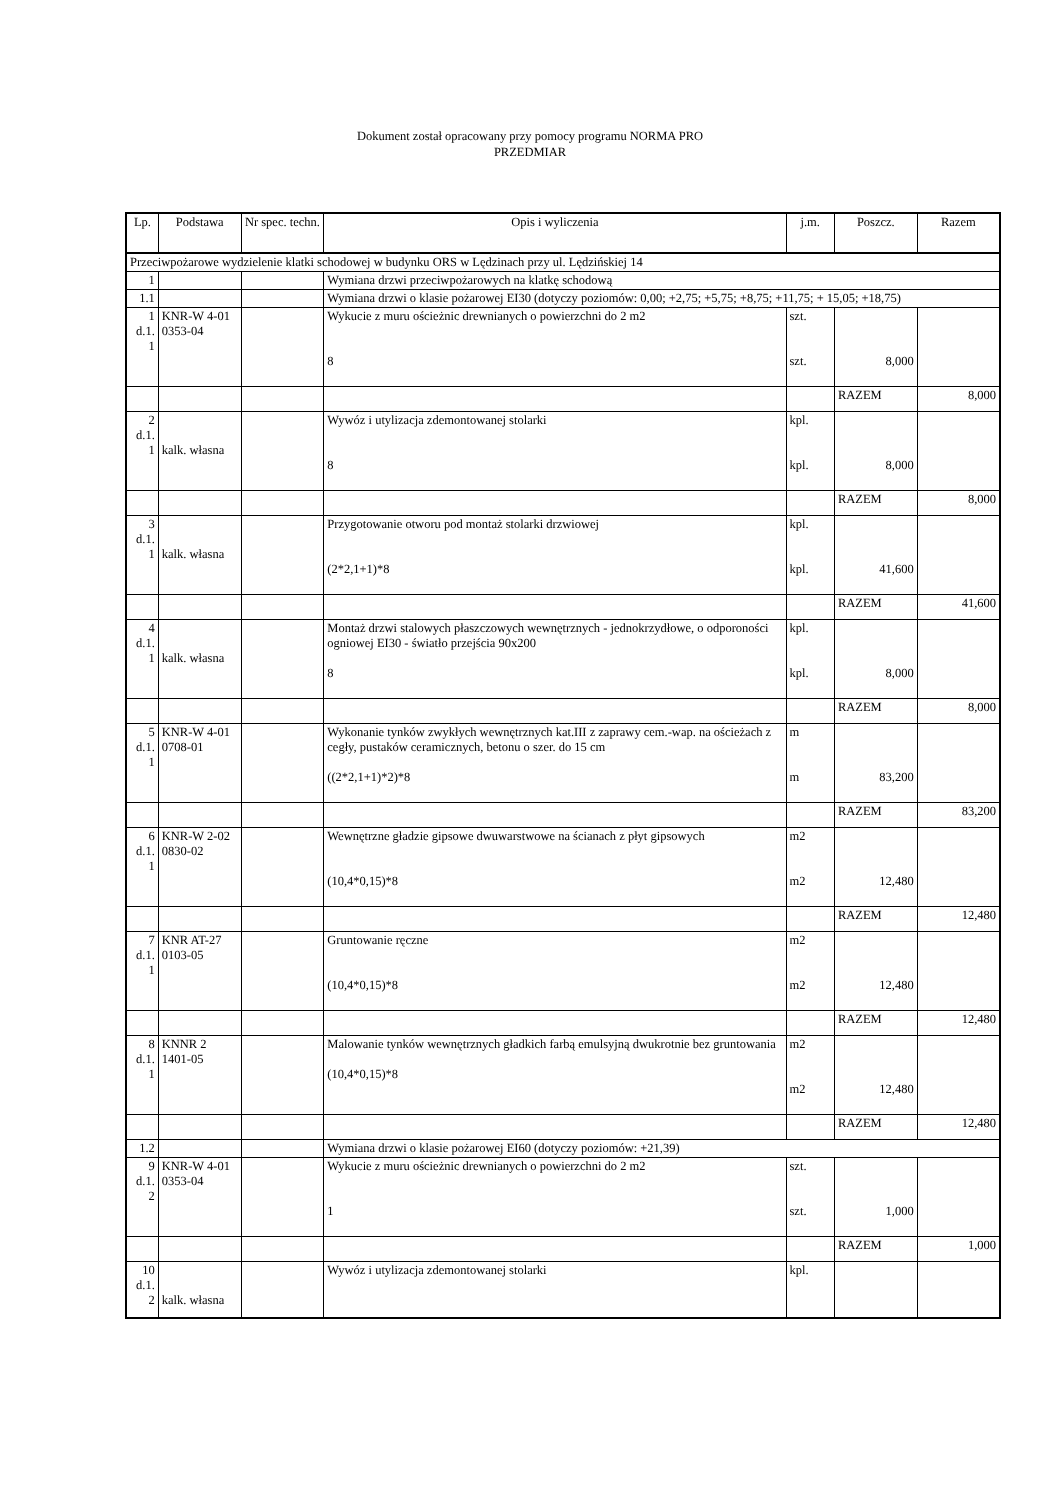Dokument został opracowany przy pomocy programu NORMA PRO
PRZEDMIAR
| Lp. | Podstawa | Nr spec. techn. | Opis i wyliczenia | j.m. | Poszcz. | Razem |
| --- | --- | --- | --- | --- | --- | --- |
| Przeciwpożarowe wydzielenie klatki schodowej w budynku ORS w Lędzinach przy ul. Lędzińskiej 14 | | | | | | |
| 1 | | | Wymiana drzwi przeciwpożarowych na klatkę schodową | | | |
| 1.1 | | | Wymiana drzwi o klasie pożarowej EI30 (dotyczy poziomów: 0,00; +2,75; +5,75; +8,75; +11,75; + 15,05; +18,75) | | | |
| 1 d.1. 1 | KNR-W 4-01 0353-04 | | Wykucie z muru ościeżnic drewnianych o powierzchni do 2 m2 8 | szt. szt. | 8,000 | |
| | | | | | RAZEM | 8,000 |
| 2 d.1. 1 | kalk. własna | | Wywóz i utylizacja zdemontowanej stolarki 8 | kpl. kpl. | 8,000 | |
| | | | | | RAZEM | 8,000 |
| 3 d.1. 1 | kalk. własna | | Przygotowanie otworu pod montaż stolarki drzwiowej (2*2,1+1)*8 | kpl. kpl. | 41,600 | |
| | | | | | RAZEM | 41,600 |
| 4 d.1. 1 | kalk. własna | | Montaż drzwi stalowych płaszczowych wewnętrznych - jednokrzydłowe, o odporoności ogniowej EI30 - światło przejścia 90x200 8 | kpl. kpl. | 8,000 | |
| | | | | | RAZEM | 8,000 |
| 5 d.1. 1 | KNR-W 4-01 0708-01 | | Wykonanie tynków zwykłych wewnętrznych kat.III z zaprawy cem.-wap. na ościeżach z cegły, pustaków ceramicznych, betonu o szer. do 15 cm ((2*2,1+1)*2)*8 | m m | 83,200 | |
| | | | | | RAZEM | 83,200 |
| 6 d.1. 1 | KNR-W 2-02 0830-02 | | Wewnętrzne gładzie gipsowe dwuwarstwowe na ścianach z płyt gipsowych (10,4*0,15)*8 | m2 m2 | 12,480 | |
| | | | | | RAZEM | 12,480 |
| 7 d.1. 1 | KNR AT-27 0103-05 | | Gruntowanie ręczne (10,4*0,15)*8 | m2 m2 | 12,480 | |
| | | | | | RAZEM | 12,480 |
| 8 d.1. 1 | KNNR 2 1401-05 | | Malowanie tynków wewnętrznych gładkich farbą emulsyjną dwukrotnie bez gruntowania (10,4*0,15)*8 | m2 m2 | 12,480 | |
| | | | | | RAZEM | 12,480 |
| 1.2 | | | Wymiana drzwi o klasie pożarowej EI60 (dotyczy poziomów: +21,39) | | | |
| 9 d.1. 2 | KNR-W 4-01 0353-04 | | Wykucie z muru ościeżnic drewnianych o powierzchni do 2 m2 1 | szt. szt. | 1,000 | |
| | | | | | RAZEM | 1,000 |
| 10 d.1. 2 | kalk. własna | | Wywóz i utylizacja zdemontowanej stolarki | kpl. | | |